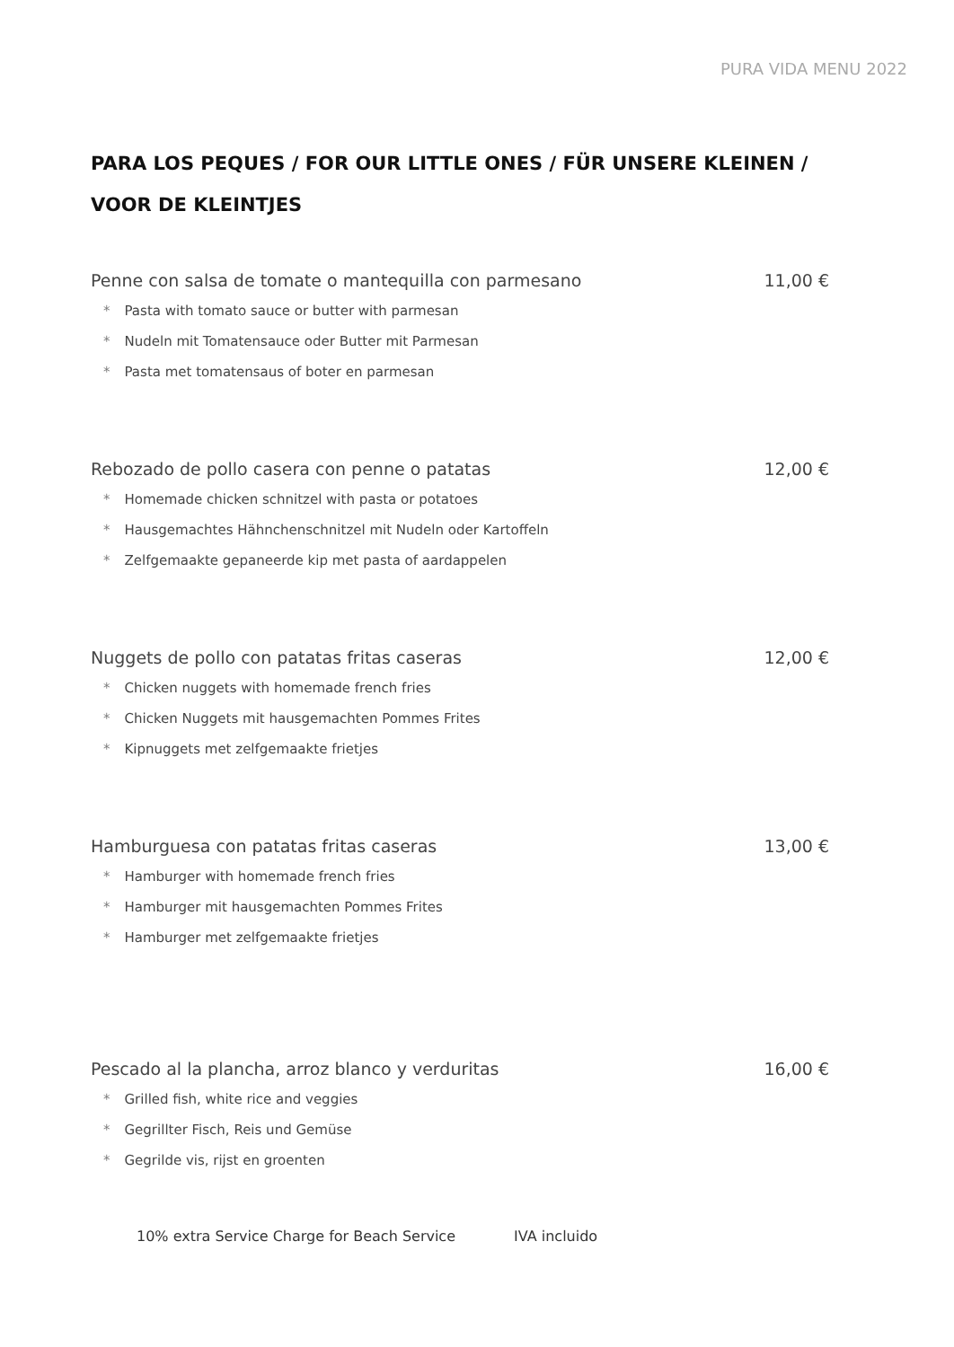PURA VIDA MENU 2022
PARA LOS PEQUES / FOR OUR LITTLE ONES / FÜR UNSERE KLEINEN /
VOOR DE KLEINTJES
Penne con salsa de tomate o mantequilla con parmesano 11,00 €
* Pasta with tomato sauce or butter with parmesan
* Nudeln mit Tomatensauce oder Butter mit Parmesan
* Pasta met tomatensaus of boter en parmesan
Rebozado de pollo casera con penne o patatas 12,00 €
* Homemade chicken schnitzel with pasta or potatoes
* Hausgemachtes Hähnchenschnitzel mit Nudeln oder Kartoffeln
* Zelfgemaakte gepaneerde kip met pasta of aardappelen
Nuggets de pollo con patatas fritas caseras 12,00 €
* Chicken nuggets with homemade french fries
* Chicken Nuggets mit hausgemachten Pommes Frites
* Kipnuggets met zelfgemaakte frietjes
Hamburguesa con patatas fritas caseras 13,00 €
* Hamburger with homemade french fries
* Hamburger mit hausgemachten Pommes Frites
* Hamburger met zelfgemaakte frietjes
Pescado al la plancha, arroz blanco y verduritas 16,00 €
* Grilled fish, white rice and veggies
* Gegrillter Fisch, Reis und Gemüse
* Gegrilde vis, rijst en groenten
10% extra Service Charge for Beach Service IVA incluido